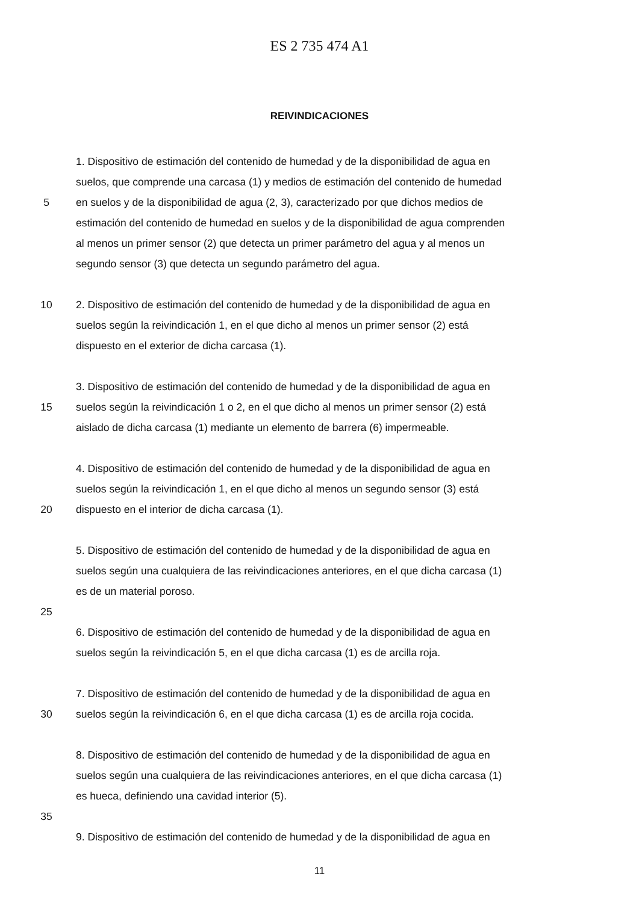ES 2 735 474 A1
REIVINDICACIONES
1. Dispositivo de estimación del contenido de humedad y de la disponibilidad de agua en
suelos, que comprende una carcasa (1) y medios de estimación del contenido de humedad
5 en suelos y de la disponibilidad de agua (2, 3), caracterizado por que dichos medios de
estimación del contenido de humedad en suelos y de la disponibilidad de agua comprenden
al menos un primer sensor (2) que detecta un primer parámetro del agua y al menos un
segundo sensor (3) que detecta un segundo parámetro del agua.
10 2. Dispositivo de estimación del contenido de humedad y de la disponibilidad de agua en
suelos según la reivindicación 1, en el que dicho al menos un primer sensor (2) está
dispuesto en el exterior de dicha carcasa (1).
3. Dispositivo de estimación del contenido de humedad y de la disponibilidad de agua en
15 suelos según la reivindicación 1 o 2, en el que dicho al menos un primer sensor (2) está
aislado de dicha carcasa (1) mediante un elemento de barrera (6) impermeable.
4. Dispositivo de estimación del contenido de humedad y de la disponibilidad de agua en
suelos según la reivindicación 1, en el que dicho al menos un segundo sensor (3) está
20 dispuesto en el interior de dicha carcasa (1).
5. Dispositivo de estimación del contenido de humedad y de la disponibilidad de agua en
suelos según una cualquiera de las reivindicaciones anteriores, en el que dicha carcasa (1)
es de un material poroso.
25
6. Dispositivo de estimación del contenido de humedad y de la disponibilidad de agua en
suelos según la reivindicación 5, en el que dicha carcasa (1) es de arcilla roja.
7. Dispositivo de estimación del contenido de humedad y de la disponibilidad de agua en
30 suelos según la reivindicación 6, en el que dicha carcasa (1) es de arcilla roja cocida.
8. Dispositivo de estimación del contenido de humedad y de la disponibilidad de agua en
suelos según una cualquiera de las reivindicaciones anteriores, en el que dicha carcasa (1)
es hueca, definiendo una cavidad interior (5).
35
9. Dispositivo de estimación del contenido de humedad y de la disponibilidad de agua en
11